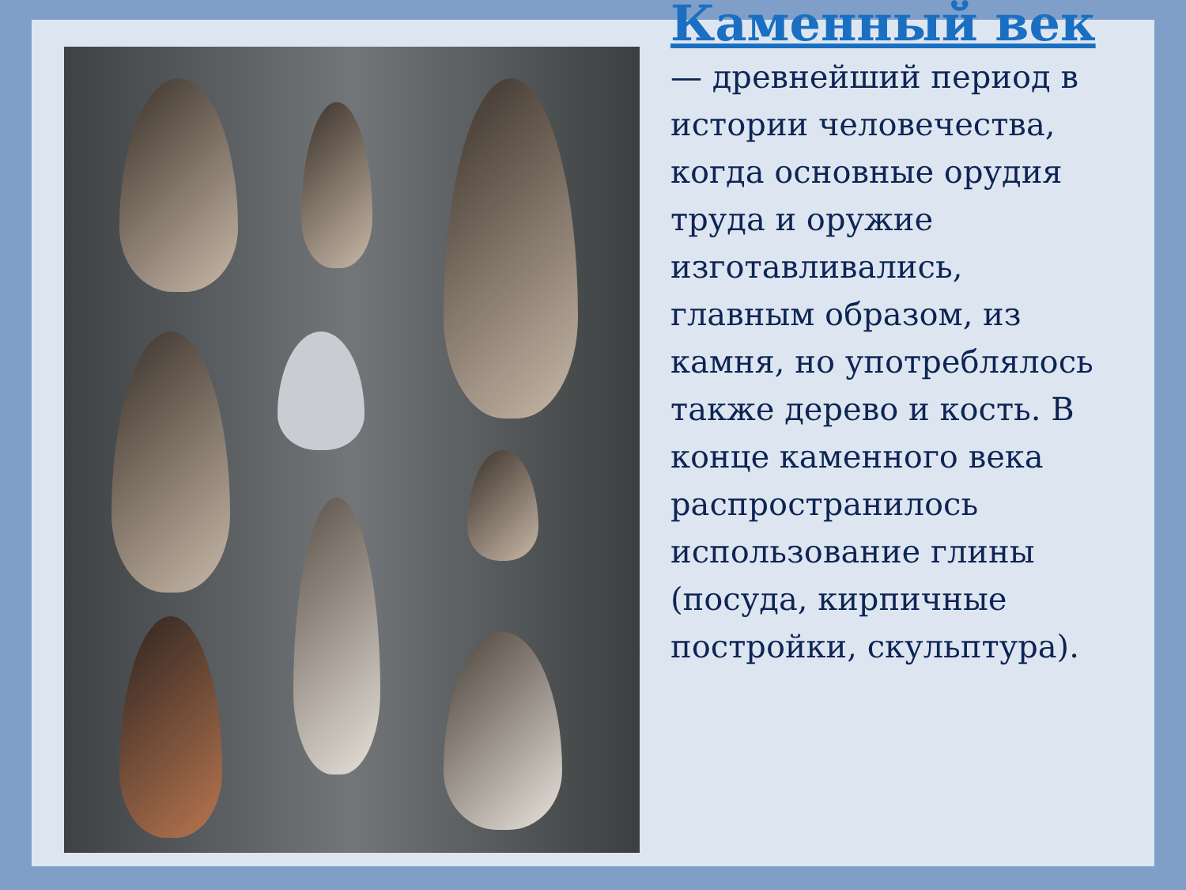Каменный век — древнейший период в истории человечества, когда основные орудия труда и оружие изготавливались, главным образом, из камня, но употреблялось также дерево и кость. В конце каменного века распространилось использование глины (посуда, кирпичные постройки, скульптура).